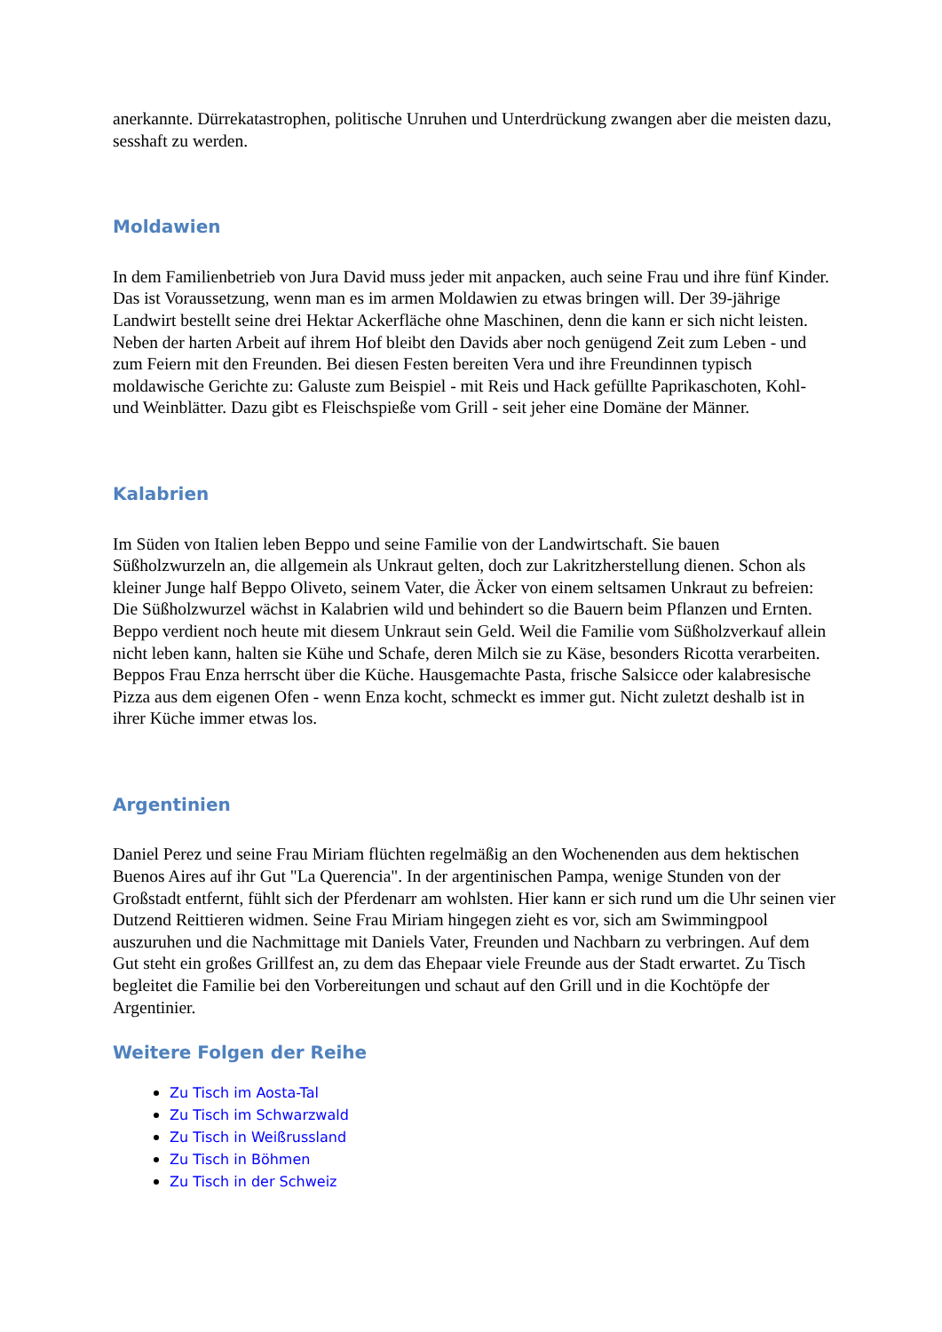anerkannte. Dürrekatastrophen, politische Unruhen und Unterdrückung zwangen aber die meisten dazu, sesshaft zu werden.
Moldawien
In dem Familienbetrieb von Jura David muss jeder mit anpacken, auch seine Frau und ihre fünf Kinder. Das ist Voraussetzung, wenn man es im armen Moldawien zu etwas bringen will. Der 39-jährige Landwirt bestellt seine drei Hektar Ackerfläche ohne Maschinen, denn die kann er sich nicht leisten. Neben der harten Arbeit auf ihrem Hof bleibt den Davids aber noch genügend Zeit zum Leben - und zum Feiern mit den Freunden. Bei diesen Festen bereiten Vera und ihre Freundinnen typisch moldawische Gerichte zu: Galuste zum Beispiel - mit Reis und Hack gefüllte Paprikaschoten, Kohl- und Weinblätter. Dazu gibt es Fleischspieße vom Grill - seit jeher eine Domäne der Männer.
Kalabrien
Im Süden von Italien leben Beppo und seine Familie von der Landwirtschaft. Sie bauen Süßholzwurzeln an, die allgemein als Unkraut gelten, doch zur Lakritzherstellung dienen. Schon als kleiner Junge half Beppo Oliveto, seinem Vater, die Äcker von einem seltsamen Unkraut zu befreien: Die Süßholzwurzel wächst in Kalabrien wild und behindert so die Bauern beim Pflanzen und Ernten. Beppo verdient noch heute mit diesem Unkraut sein Geld. Weil die Familie vom Süßholzverkauf allein nicht leben kann, halten sie Kühe und Schafe, deren Milch sie zu Käse, besonders Ricotta verarbeiten. Beppos Frau Enza herrscht über die Küche. Hausgemachte Pasta, frische Salsicce oder kalabresische Pizza aus dem eigenen Ofen - wenn Enza kocht, schmeckt es immer gut. Nicht zuletzt deshalb ist in ihrer Küche immer etwas los.
Argentinien
Daniel Perez und seine Frau Miriam flüchten regelmäßig an den Wochenenden aus dem hektischen Buenos Aires auf ihr Gut "La Querencia". In der argentinischen Pampa, wenige Stunden von der Großstadt entfernt, fühlt sich der Pferdenarr am wohlsten. Hier kann er sich rund um die Uhr seinen vier Dutzend Reittieren widmen. Seine Frau Miriam hingegen zieht es vor, sich am Swimmingpool auszuruhen und die Nachmittage mit Daniels Vater, Freunden und Nachbarn zu verbringen. Auf dem Gut steht ein großes Grillfest an, zu dem das Ehepaar viele Freunde aus der Stadt erwartet. Zu Tisch begleitet die Familie bei den Vorbereitungen und schaut auf den Grill und in die Kochtöpfe der Argentinier.
Weitere Folgen der Reihe
Zu Tisch im Aosta-Tal
Zu Tisch im Schwarzwald
Zu Tisch in Weißrussland
Zu Tisch in Böhmen
Zu Tisch in der Schweiz